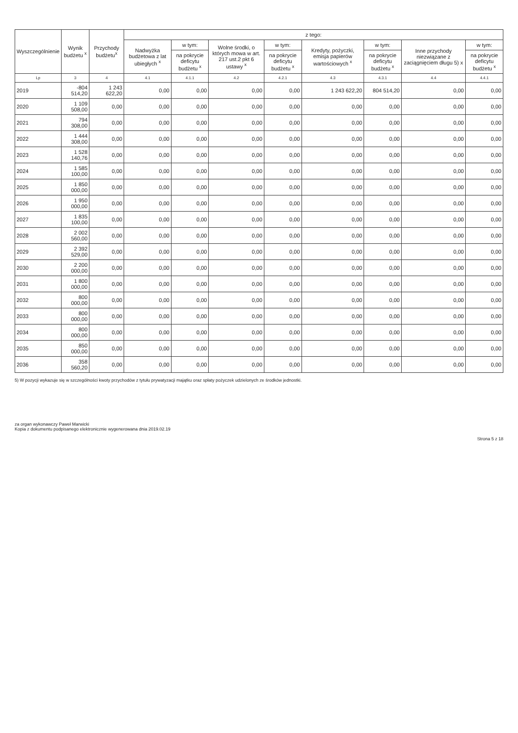| Wyszczególnienie | Wynik budżetu <sup>x</sup> | Przychody budżetu<sup>x</sup> | z tego: | | | | | | | |
| --- | --- | --- | --- | --- | --- | --- | --- | --- | --- | --- |
| | | | Nadwyżka budżetowa z lat ubiegłych <sup>x</sup> | w tym: | Wolne środki, o których mowa w art. 217 ust.2 pkt 6 ustawy <sup>x</sup> | w tym: | Kredyty, pożyczki, emisja papierów wartościowych <sup>x</sup> | w tym: | Inne przychody niezwiązane z zaciągnięciem długu 5) x | w tym: |
| | | | | na pokrycie deficytu budżetu <sup>x</sup> | | na pokrycie deficytu budżetu <sup>x</sup> | | na pokrycie deficytu budżetu <sup>x</sup> | | na pokrycie deficytu budżetu <sup>x</sup> |
| Lp | 3 | 4 | 4.1 | 4.1.1 | 4.2 | 4.2.1 | 4.3 | 4.3.1 | 4.4 | 4.4.1 |
| 2019 | -804 514,20 | 1 243 622,20 | 0,00 | 0,00 | 0,00 | 0,00 | 1 243 622,20 | 804 514,20 | 0,00 | 0,00 |
| 2020 | 1 109 508,00 | 0,00 | 0,00 | 0,00 | 0,00 | 0,00 | 0,00 | 0,00 | 0,00 | 0,00 |
| 2021 | 794 308,00 | 0,00 | 0,00 | 0,00 | 0,00 | 0,00 | 0,00 | 0,00 | 0,00 | 0,00 |
| 2022 | 1 444 308,00 | 0,00 | 0,00 | 0,00 | 0,00 | 0,00 | 0,00 | 0,00 | 0,00 | 0,00 |
| 2023 | 1 528 140,76 | 0,00 | 0,00 | 0,00 | 0,00 | 0,00 | 0,00 | 0,00 | 0,00 | 0,00 |
| 2024 | 1 585 100,00 | 0,00 | 0,00 | 0,00 | 0,00 | 0,00 | 0,00 | 0,00 | 0,00 | 0,00 |
| 2025 | 1 850 000,00 | 0,00 | 0,00 | 0,00 | 0,00 | 0,00 | 0,00 | 0,00 | 0,00 | 0,00 |
| 2026 | 1 950 000,00 | 0,00 | 0,00 | 0,00 | 0,00 | 0,00 | 0,00 | 0,00 | 0,00 | 0,00 |
| 2027 | 1 835 100,00 | 0,00 | 0,00 | 0,00 | 0,00 | 0,00 | 0,00 | 0,00 | 0,00 | 0,00 |
| 2028 | 2 002 560,00 | 0,00 | 0,00 | 0,00 | 0,00 | 0,00 | 0,00 | 0,00 | 0,00 | 0,00 |
| 2029 | 2 392 529,00 | 0,00 | 0,00 | 0,00 | 0,00 | 0,00 | 0,00 | 0,00 | 0,00 | 0,00 |
| 2030 | 2 200 000,00 | 0,00 | 0,00 | 0,00 | 0,00 | 0,00 | 0,00 | 0,00 | 0,00 | 0,00 |
| 2031 | 1 800 000,00 | 0,00 | 0,00 | 0,00 | 0,00 | 0,00 | 0,00 | 0,00 | 0,00 | 0,00 |
| 2032 | 800 000,00 | 0,00 | 0,00 | 0,00 | 0,00 | 0,00 | 0,00 | 0,00 | 0,00 | 0,00 |
| 2033 | 800 000,00 | 0,00 | 0,00 | 0,00 | 0,00 | 0,00 | 0,00 | 0,00 | 0,00 | 0,00 |
| 2034 | 800 000,00 | 0,00 | 0,00 | 0,00 | 0,00 | 0,00 | 0,00 | 0,00 | 0,00 | 0,00 |
| 2035 | 850 000,00 | 0,00 | 0,00 | 0,00 | 0,00 | 0,00 | 0,00 | 0,00 | 0,00 | 0,00 |
| 2036 | 358 560,20 | 0,00 | 0,00 | 0,00 | 0,00 | 0,00 | 0,00 | 0,00 | 0,00 | 0,00 |
5) W pozycji wykazuje się w szczególności kwoty przychodów z tytułu prywatyzacji majątku oraz spłaty pożyczek udzielonych ze środków jednostki.
za organ wykonawczy Paweł Marwicki
Kopia z dokumentu podpisanego elektronicznie wygenerowana dnia 2019.02.19
Strona 5 z 18